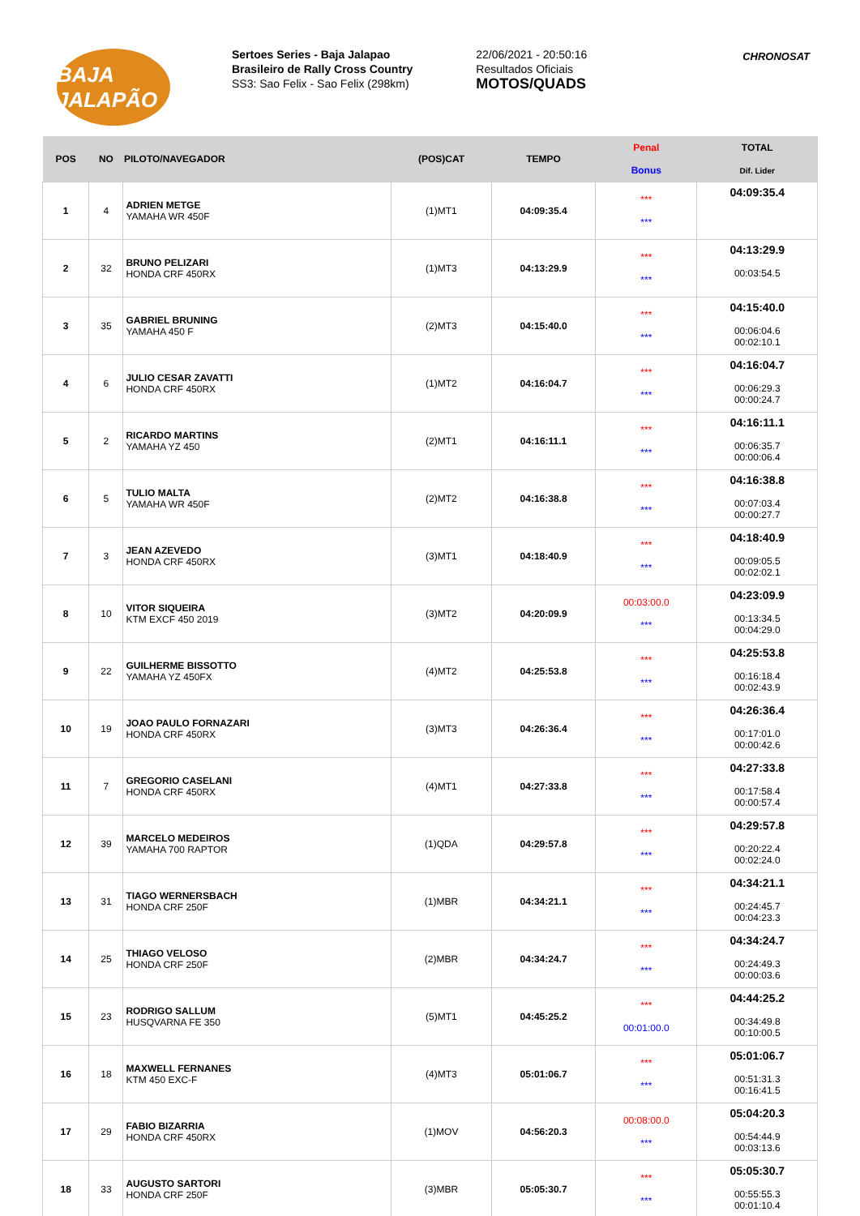BAJA JALAPÃO
Sertoes Series - Baja Jalapao
Brasileiro de Rally Cross Country
SS3: Sao Felix - Sao Felix (298km)
22/06/2021 - 20:50:16
Resultados Oficiais
MOTOS/QUADS
CHRONOSAT
| POS | NO | PILOTO/NAVEGADOR | (POS)CAT | TEMPO | Penal | TOTAL |
| --- | --- | --- | --- | --- | --- | --- |
| | | | | | Bonus | Dif. Lider |
| 1 | 4 | ADRIEN METGE YAMAHA WR 450F | (1)MT1 | 04:09:35.4 | *** *** | 04:09:35.4 |
| 2 | 32 | BRUNO PELIZARI HONDA CRF 450RX | (1)MT3 | 04:13:29.9 | *** *** | 04:13:29.9 00:03:54.5 |
| 3 | 35 | GABRIEL BRUNING YAMAHA 450 F | (2)MT3 | 04:15:40.0 | *** *** | 04:15:40.0 00:06:04.6 00:02:10.1 |
| 4 | 6 | JULIO CESAR ZAVATTI HONDA CRF 450RX | (1)MT2 | 04:16:04.7 | *** *** | 04:16:04.7 00:06:29.3 00:00:24.7 |
| 5 | 2 | RICARDO MARTINS YAMAHA YZ 450 | (2)MT1 | 04:16:11.1 | *** *** | 04:16:11.1 00:06:35.7 00:00:06.4 |
| 6 | 5 | TULIO MALTA YAMAHA WR 450F | (2)MT2 | 04:16:38.8 | *** *** | 04:16:38.8 00:07:03.4 00:00:27.7 |
| 7 | 3 | JEAN AZEVEDO HONDA CRF 450RX | (3)MT1 | 04:18:40.9 | *** *** | 04:18:40.9 00:09:05.5 00:02:02.1 |
| 8 | 10 | VITOR SIQUEIRA KTM EXCF 450 2019 | (3)MT2 | 04:20:09.9 | 00:03:00.0 *** | 04:23:09.9 00:13:34.5 00:04:29.0 |
| 9 | 22 | GUILHERME BISSOTTO YAMAHA YZ 450FX | (4)MT2 | 04:25:53.8 | *** *** | 04:25:53.8 00:16:18.4 00:02:43.9 |
| 10 | 19 | JOAO PAULO FORNAZARI HONDA CRF 450RX | (3)MT3 | 04:26:36.4 | *** *** | 04:26:36.4 00:17:01.0 00:00:42.6 |
| 11 | 7 | GREGORIO CASELANI HONDA CRF 450RX | (4)MT1 | 04:27:33.8 | *** *** | 04:27:33.8 00:17:58.4 00:00:57.4 |
| 12 | 39 | MARCELO MEDEIROS YAMAHA 700 RAPTOR | (1)QDA | 04:29:57.8 | *** *** | 04:29:57.8 00:20:22.4 00:02:24.0 |
| 13 | 31 | TIAGO WERNERSBACH HONDA CRF 250F | (1)MBR | 04:34:21.1 | *** *** | 04:34:21.1 00:24:45.7 00:04:23.3 |
| 14 | 25 | THIAGO VELOSO HONDA CRF 250F | (2)MBR | 04:34:24.7 | *** *** | 04:34:24.7 00:24:49.3 00:00:03.6 |
| 15 | 23 | RODRIGO SALLUM HUSQVARNA FE 350 | (5)MT1 | 04:45:25.2 | *** 00:01:00.0 | 04:44:25.2 00:34:49.8 00:10:00.5 |
| 16 | 18 | MAXWELL FERNANES KTM 450 EXC-F | (4)MT3 | 05:01:06.7 | *** *** | 05:01:06.7 00:51:31.3 00:16:41.5 |
| 17 | 29 | FABIO BIZARRIA HONDA CRF 450RX | (1)MOV | 04:56:20.3 | 00:08:00.0 *** | 05:04:20.3 00:54:44.9 00:03:13.6 |
| 18 | 33 | AUGUSTO SARTORI HONDA CRF 250F | (3)MBR | 05:05:30.7 | *** *** | 05:05:30.7 00:55:55.3 00:01:10.4 |